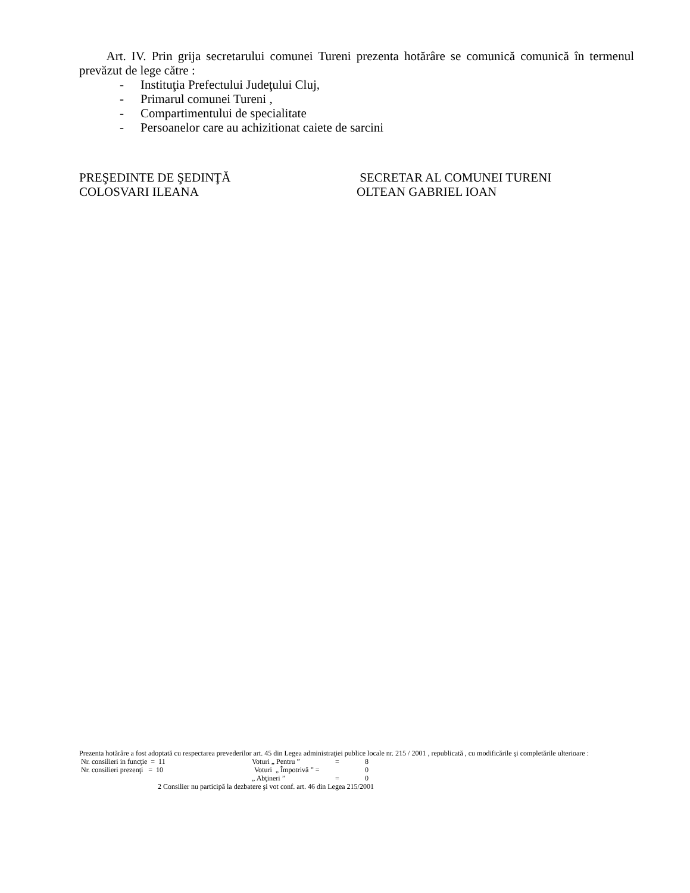Art. IV. Prin grija secretarului comunei Tureni prezenta hotărâre se comunică comunică în termenul prevăzut de lege către :
- Instituţia Prefectului Judeţului Cluj,
- Primarul comunei Tureni ,
- Compartimentului de specialitate
- Persoanelor care au achizitionat caiete de sarcini
PREŞEDINTE DE ŞEDINŢĂ
COLOSVARI ILEANA
SECRETAR AL COMUNEI TURENI
OLTEAN GABRIEL IOAN
Prezenta hotărâre a fost adoptată cu respectarea prevederilor art. 45 din Legea administraţiei publice locale nr. 215 / 2001 , republicată , cu modificările şi completările ulterioare :
Nr. consilieri in funcţie = 11 Voturi „ Pentru ” = 8
Nr. consilieri prezenţi = 10 Voturi „ Împotrivă ” = 0
„ Abţineri ” = 0
2 Consilier nu participă la dezbatere şi vot conf. art. 46 din Legea 215/2001